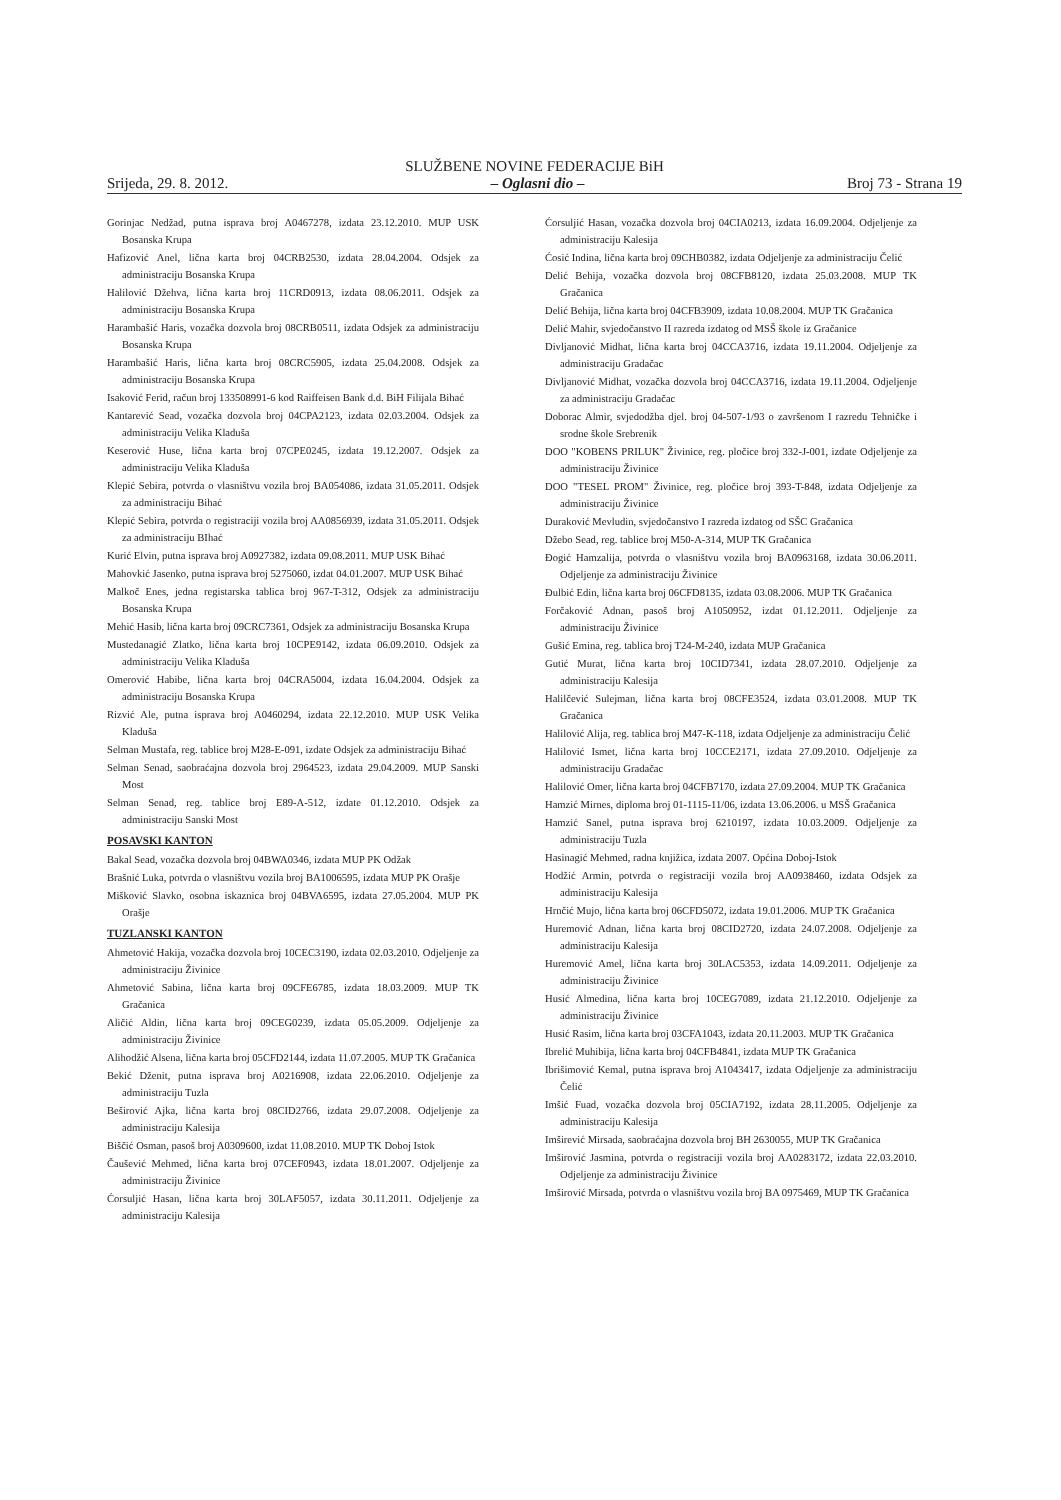SLUŽBENE NOVINE FEDERACIJE BiH
Srijeda, 29. 8. 2012. – Oglasni dio – Broj 73 - Strana 19
Gorinjac Nedžad, putna isprava broj A0467278, izdata 23.12.2010. MUP USK Bosanska Krupa
Hafizović Anel, lična karta broj 04CRB2530, izdata 28.04.2004. Odsjek za administraciju Bosanska Krupa
Halilović Džehva, lična karta broj 11CRD0913, izdata 08.06.2011. Odsjek za administraciju Bosanska Krupa
Harambašić Haris, vozačka dozvola broj 08CRB0511, izdata Odsjek za administraciju Bosanska Krupa
Harambašić Haris, lična karta broj 08CRC5905, izdata 25.04.2008. Odsjek za administraciju Bosanska Krupa
Isaković Ferid, račun broj 133508991-6 kod Raiffeisen Bank d.d. BiH Filijala Bihać
Kantarević Sead, vozačka dozvola broj 04CPA2123, izdata 02.03.2004. Odsjek za administraciju Velika Kladuša
Keserović Huse, lična karta broj 07CPE0245, izdata 19.12.2007. Odsjek za administraciju Velika Kladuša
Klepić Sebira, potvrda o vlasništvu vozila broj BA054086, izdata 31.05.2011. Odsjek za administraciju Bihać
Klepić Sebira, potvrda o registraciji vozila broj AA0856939, izdata 31.05.2011. Odsjek za administraciju BIhać
Kurić Elvin, putna isprava broj A0927382, izdata 09.08.2011. MUP USK Bihać
Mahovkić Jasenko, putna isprava broj 5275060, izdat 04.01.2007. MUP USK Bihać
Malkoč Enes, jedna registarska tablica broj 967-T-312, Odsjek za administraciju Bosanska Krupa
Mehić Hasib, lična karta broj 09CRC7361, Odsjek za administraciju Bosanska Krupa
Mustedanagić Zlatko, lična karta broj 10CPE9142, izdata 06.09.2010. Odsjek za administraciju Velika Kladuša
Omerović Habibe, lična karta broj 04CRA5004, izdata 16.04.2004. Odsjek za administraciju Bosanska Krupa
Rizvić Ale, putna isprava broj A0460294, izdata 22.12.2010. MUP USK Velika Kladuša
Selman Mustafa, reg. tablice broj M28-E-091, izdate Odsjek za administraciju Bihać
Selman Senad, saobraćajna dozvola broj 2964523, izdata 29.04.2009. MUP Sanski Most
Selman Senad, reg. tablice broj E89-A-512, izdate 01.12.2010. Odsjek za administraciju Sanski Most
POSAVSKI KANTON
Bakal Sead, vozačka dozvola broj 04BWA0346, izdata MUP PK Odžak
Brašnić Luka, potvrda o vlasništvu vozila broj BA1006595, izdata MUP PK Orašje
Mišković Slavko, osobna iskaznica broj 04BVA6595, izdata 27.05.2004. MUP PK Orašje
TUZLANSKI KANTON
Ahmetović Hakija, vozačka dozvola broj 10CEC3190, izdata 02.03.2010. Odjeljenje za administraciju Živinice
Ahmetović Sabina, lična karta broj 09CFE6785, izdata 18.03.2009. MUP TK Gračanica
Aličić Aldin, lična karta broj 09CEG0239, izdata 05.05.2009. Odjeljenje za administraciju Živinice
Alihodžić Alsena, lična karta broj 05CFD2144, izdata 11.07.2005. MUP TK Gračanica
Bekić Dženit, putna isprava broj A0216908, izdata 22.06.2010. Odjeljenje za administraciju Tuzla
Beširović Ajka, lična karta broj 08CID2766, izdata 29.07.2008. Odjeljenje za administraciju Kalesija
Biščić Osman, pasoš broj A0309600, izdat 11.08.2010. MUP TK Doboj Istok
Čaušević Mehmed, lična karta broj 07CEF0943, izdata 18.01.2007. Odjeljenje za administraciju Živinice
Ćorsuljić Hasan, lična karta broj 30LAF5057, izdata 30.11.2011. Odjeljenje za administraciju Kalesija
Ćorsuljić Hasan, vozačka dozvola broj 04CIA0213, izdata 16.09.2004. Odjeljenje za administraciju Kalesija
Ćosić Indina, lična karta broj 09CHB0382, izdata Odjeljenje za administraciju Čelić
Delić Behija, vozačka dozvola broj 08CFB8120, izdata 25.03.2008. MUP TK Gračanica
Delić Behija, lična karta broj 04CFB3909, izdata 10.08.2004. MUP TK Gračanica
Delić Mahir, svjedočanstvo II razreda izdatog od MSŠ škole iz Gračanice
Divljanović Midhat, lična karta broj 04CCA3716, izdata 19.11.2004. Odjeljenje za administraciju Gradačac
Divljanović Midhat, vozačka dozvola broj 04CCA3716, izdata 19.11.2004. Odjeljenje za administraciju Gradačac
Doborac Almir, svjedodžba djel. broj 04-507-1/93 o završenom I razredu Tehničke i srodne škole Srebrenik
DOO "KOBENS PRILUK" Živinice, reg. pločice broj 332-J-001, izdate Odjeljenje za administraciju Živinice
DOO "TESEL PROM" Živinice, reg. pločice broj 393-T-848, izdata Odjeljenje za administraciju Živinice
Duraković Mevludin, svjedočanstvo I razreda izdatog od SŠC Gračanica
Džebo Sead, reg. tablice broj M50-A-314, MUP TK Gračanica
Đogić Hamzalija, potvrda o vlasništvu vozila broj BA0963168, izdata 30.06.2011. Odjeljenje za administraciju Živinice
Đulbić Edin, lična karta broj 06CFD8135, izdata 03.08.2006. MUP TK Gračanica
Forčaković Adnan, pasoš broj A1050952, izdat 01.12.2011. Odjeljenje za administraciju Živinice
Gušić Emina, reg. tablica broj T24-M-240, izdata MUP Gračanica
Gutić Murat, lična karta broj 10CID7341, izdata 28.07.2010. Odjeljenje za administraciju Kalesija
Halilčević Sulejman, lična karta broj 08CFE3524, izdata 03.01.2008. MUP TK Gračanica
Halilović Alija, reg. tablica broj M47-K-118, izdata Odjeljenje za administraciju Čelić
Halilović Ismet, lična karta broj 10CCE2171, izdata 27.09.2010. Odjeljenje za administraciju Gradačac
Halilović Omer, lična karta broj 04CFB7170, izdata 27.09.2004. MUP TK Gračanica
Hamzić Mirnes, diploma broj 01-1115-11/06, izdata 13.06.2006. u MSŠ Gračanica
Hamzić Sanel, putna isprava broj 6210197, izdata 10.03.2009. Odjeljenje za administraciju Tuzla
Hasinagić Mehmed, radna knjižica, izdata 2007. Općina Doboj-Istok
Hodžić Armin, potvrda o registraciji vozila broj AA0938460, izdata Odsjek za administraciju Kalesija
Hrnčić Mujo, lična karta broj 06CFD5072, izdata 19.01.2006. MUP TK Gračanica
Huremović Adnan, lična karta broj 08CID2720, izdata 24.07.2008. Odjeljenje za administraciju Kalesija
Huremović Amel, lična karta broj 30LAC5353, izdata 14.09.2011. Odjeljenje za administraciju Živinice
Husić Almedina, lična karta broj 10CEG7089, izdata 21.12.2010. Odjeljenje za administraciju Živinice
Husić Rasim, lična karta broj 03CFA1043, izdata 20.11.2003. MUP TK Gračanica
Ibrelić Muhibija, lična karta broj 04CFB4841, izdata MUP TK Gračanica
Ibrišimović Kemal, putna isprava broj A1043417, izdata Odjeljenje za administraciju Čelić
Imšić Fuad, vozačka dozvola broj 05CIA7192, izdata 28.11.2005. Odjeljenje za administraciju Kalesija
Imširević Mirsada, saobraćajna dozvola broj BH 2630055, MUP TK Gračanica
Imširović Jasmina, potvrda o registraciji vozila broj AA0283172, izdata 22.03.2010. Odjeljenje za administraciju Živinice
Imširović Mirsada, potvrda o vlasništvu vozila broj BA 0975469, MUP TK Gračanica